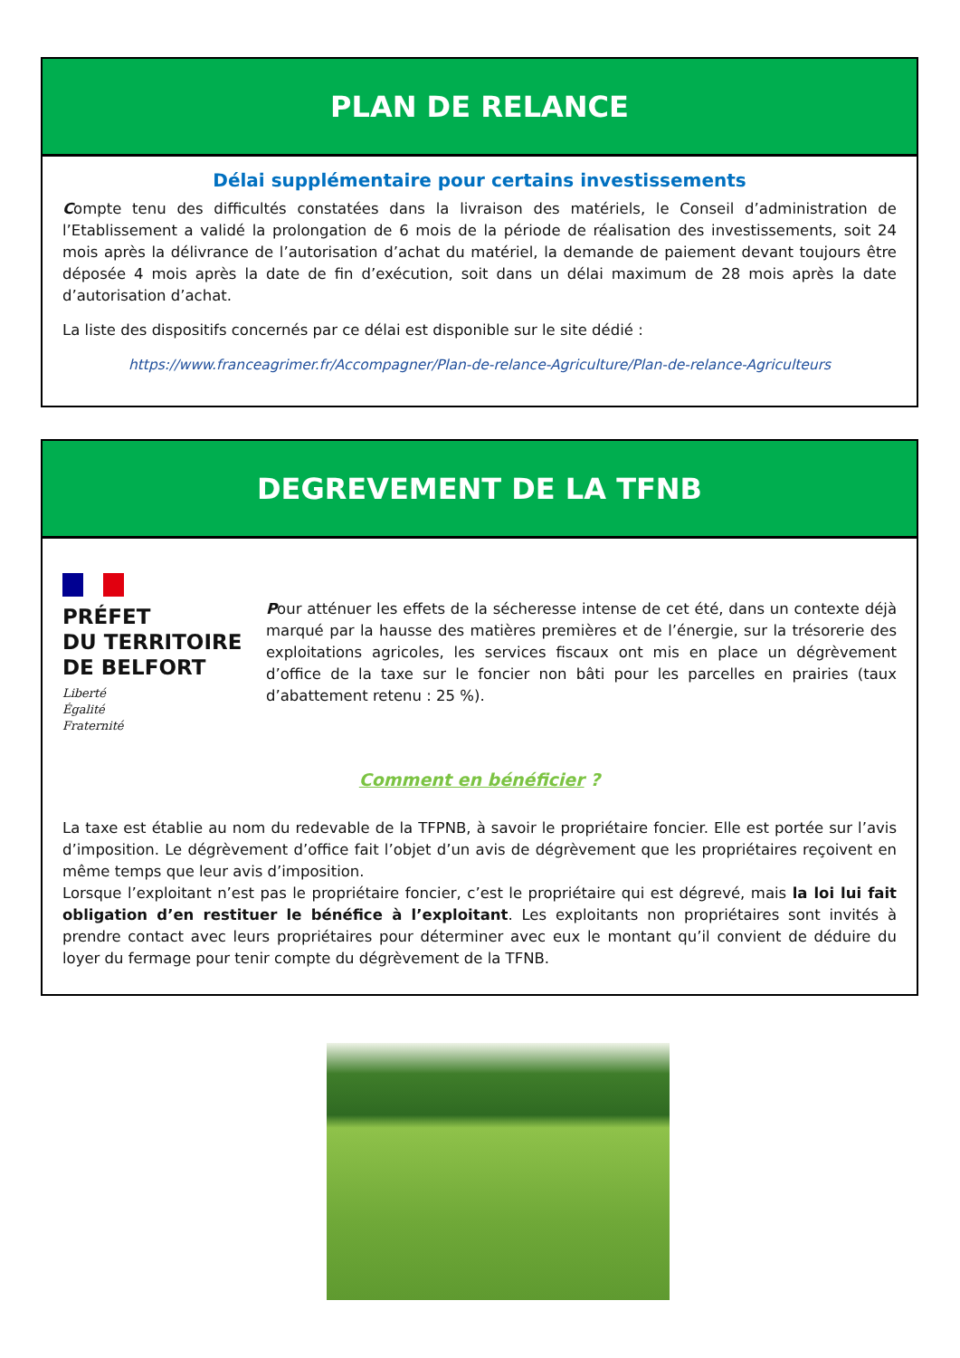PLAN DE RELANCE
Délai supplémentaire pour certains investissements
Compte tenu des difficultés constatées dans la livraison des matériels, le Conseil d’administration de l’Etablissement a validé la prolongation de 6 mois de la période de réalisation des investissements, soit 24 mois après la délivrance de l’autorisation d’achat du matériel, la demande de paiement devant toujours être déposée 4 mois après la date de fin d’exécution, soit dans un délai maximum de 28 mois après la date d’autorisation d’achat.
La liste des dispositifs concernés par ce délai est disponible sur le site dédié :
https://www.franceagrimer.fr/Accompagner/Plan-de-relance-Agriculture/Plan-de-relance-Agriculteurs
DEGREVEMENT DE LA TFNB
PRÉFET
DU TERRITOIRE
DE BELFORT
Liberté
Égalité
Fraternité
Pour atténuer les effets de la sécheresse intense de cet été, dans un contexte déjà marqué par la hausse des matières premières et de l’énergie, sur la trésorerie des exploitations agricoles, les services fiscaux ont mis en place un dégrèvement d’office de la taxe sur le foncier non bâti pour les parcelles en prairies (taux d’abattement retenu : 25 %).
Comment en bénéficier ?
La taxe est établie au nom du redevable de la TFPNB, à savoir le propriétaire foncier. Elle est portée sur l’avis d’imposition. Le dégrèvement d’office fait l’objet d’un avis de dégrèvement que les propriétaires reçoivent en même temps que leur avis d’imposition.
Lorsque l’exploitant n’est pas le propriétaire foncier, c’est le propriétaire qui est dégrevé, mais la loi lui fait obligation d’en restituer le bénéfice à l’exploitant. Les exploitants non propriétaires sont invités à prendre contact avec leurs propriétaires pour déterminer avec eux le montant qu’il convient de déduire du loyer du fermage pour tenir compte du dégrèvement de la TFNB.